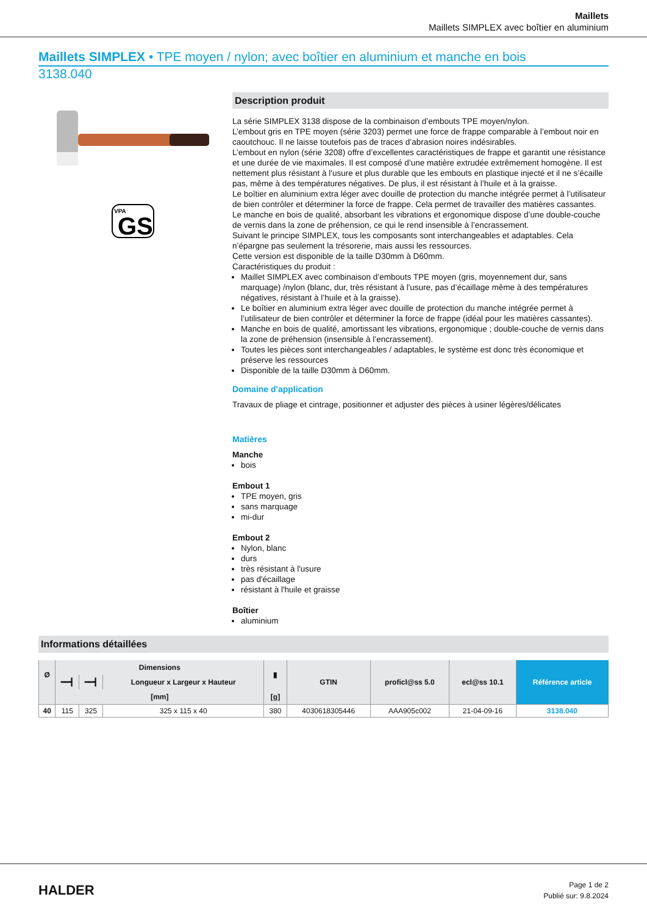Maillets
Maillets SIMPLEX avec boîtier en aluminium
Maillets SIMPLEX • TPE moyen / nylon; avec boîtier en aluminium et manche en bois
3138.040
VPA
GS
Description produit
La série SIMPLEX 3138 dispose de la combinaison d’embouts TPE moyen/nylon.
L’embout gris en TPE moyen (série 3203) permet une force de frappe comparable à l’embout noir en caoutchouc. Il ne laisse toutefois pas de traces d’abrasion noires indésirables.
L’embout en nylon (série 3208) offre d’excellentes caractéristiques de frappe et garantit une résistance et une durée de vie maximales. Il est composé d’une matière extrudée extrêmement homogène. Il est nettement plus résistant à l'usure et plus durable que les embouts en plastique injecté et il ne s’écaille pas, même à des températures négatives. De plus, il est résistant à l’huile et à la graisse.
Le boîtier en aluminium extra léger avec douille de protection du manche intégrée permet à l’utilisateur de bien contrôler et déterminer la force de frappe. Cela permet de travailler des matières cassantes.
Le manche en bois de qualité, absorbant les vibrations et ergonomique dispose d’une double-couche de vernis dans la zone de préhension, ce qui le rend insensible à l’encrassement.
Suivant le principe SIMPLEX, tous les composants sont interchangeables et adaptables. Cela n’épargne pas seulement la trésorerie, mais aussi les ressources.
Cette version est disponible de la taille D30mm à D60mm.
Caractéristiques du produit :
Maillet SIMPLEX avec combinaison d’embouts TPE moyen (gris, moyennement dur, sans marquage) /nylon (blanc, dur, très résistant à l'usure, pas d’écaillage même à des températures négatives, résistant à l’huile et à la graisse).
Le boîtier en aluminium extra léger avec douille de protection du manche intégrée permet à l’utilisateur de bien contrôler et déterminer la force de frappe (idéal pour les matières cassantes).
Manche en bois de qualité, amortissant les vibrations, ergonomique ; double-couche de vernis dans la zone de préhension (insensible à l’encrassement).
Toutes les pièces sont interchangeables / adaptables, le système est donc très économique et préserve les ressources
Disponible de la taille D30mm à D60mm.
Domaine d'application
Travaux de pliage et cintrage, positionner et adjuster des pièces à usiner légères/délicates
Matières
Manche
bois
Embout 1
TPE moyen, gris
sans marquage
mi-dur
Embout 2
Nylon, blanc
durs
très résistant à l'usure
pas d'écaillage
résistant à l'huile et graisse
Boîtier
aluminium
Informations détaillées
| Ø | Dimensions | | | ▮ | GTIN | proficl@ss 5.0 | ecl@ss 10.1 | Référence article |
| --- | --- | --- | --- | --- | --- | --- | --- | --- |
| | ━━┫ | ━━┫ | Longueur x Largeur x Hauteur | | | | | |
| | [mm] | | | [g] | | | | |
| 40 | 115 | 325 | 325 x 115 x 40 | 380 | 4030618305446 | AAA905c002 | 21-04-09-16 | 3138.040 |
HALDER
Page 1 de 2
Publié sur: 9.8.2024